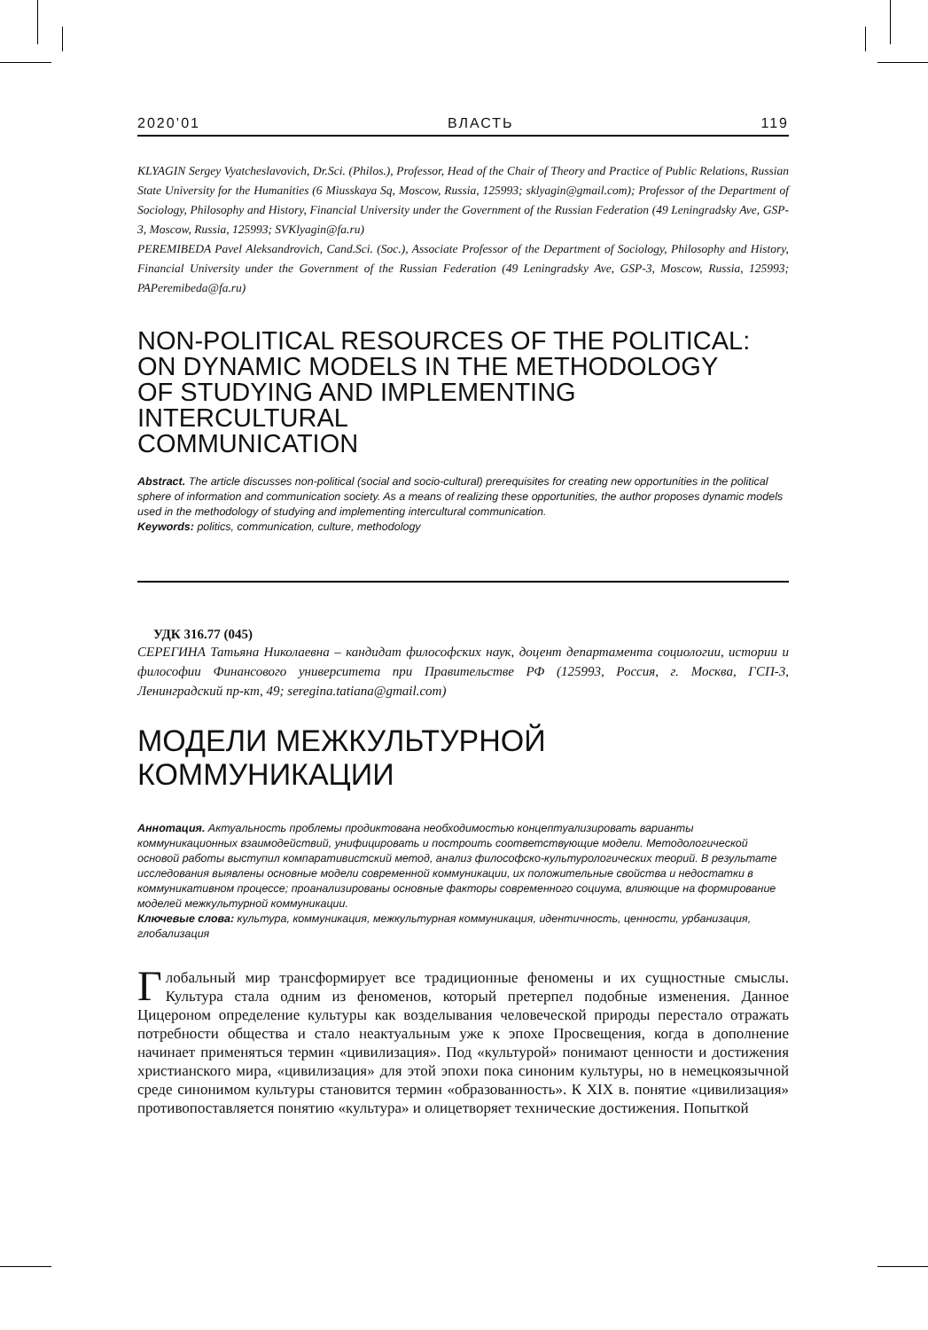2020’01 ВЛАСТЬ 119
KLYAGIN Sergey Vyatcheslavovich, Dr.Sci. (Philos.), Professor, Head of the Chair of Theory and Practice of Public Relations, Russian State University for the Humanities (6 Miusskaya Sq, Moscow, Russia, 125993; sklyagin@gmail.com); Professor of the Department of Sociology, Philosophy and History, Financial University under the Government of the Russian Federation (49 Leningradsky Ave, GSP-3, Moscow, Russia, 125993; SVKlyagin@fa.ru)
PEREMIBEDA Pavel Aleksandrovich, Cand.Sci. (Soc.), Associate Professor of the Department of Sociology, Philosophy and History, Financial University under the Government of the Russian Federation (49 Leningradsky Ave, GSP-3, Moscow, Russia, 125993; PAPeremibeda@fa.ru)
NON-POLITICAL RESOURCES OF THE POLITICAL:
ON DYNAMIC MODELS IN THE METHODOLOGY
OF STUDYING AND IMPLEMENTING INTERCULTURAL
COMMUNICATION
Abstract. The article discusses non-political (social and socio-cultural) prerequisites for creating new opportunities in the political sphere of information and communication society. As a means of realizing these opportunities, the author proposes dynamic models used in the methodology of studying and implementing intercultural communication.
Keywords: politics, communication, culture, methodology
УДК 316.77 (045)
СЕРЕГИНА Татьяна Николаевна – кандидат философских наук, доцент департамента социологии, истории и философии Финансового университета при Правительстве РФ (125993, Россия, г. Москва, ГСП-3, Ленинградский пр-кт, 49; seregina.tatiana@gmail.com)
МОДЕЛИ МЕЖКУЛЬТУРНОЙ
КОММУНИКАЦИИ
Аннотация. Актуальность проблемы продиктована необходимостью концептуализировать варианты коммуникационных взаимодействий, унифицировать и построить соответствующие модели. Методологической основой работы выступил компаративистский метод, анализ философско-культурологических теорий. В результате исследования выявлены основные модели современной коммуникации, их положительные свойства и недостатки в коммуникативном процессе; проанализированы основные факторы современного социума, влияющие на формирование моделей межкультурной коммуникации.
Ключевые слова: культура, коммуникация, межкультурная коммуникация, идентичность, ценности, урбанизация, глобализация
Глобальный мир трансформирует все традиционные феномены и их сущностные смыслы. Культура стала одним из феноменов, который претерпел подобные изменения. Данное Цицероном определение культуры как возделывания человеческой природы перестало отражать потребности общества и стало неактуальным уже к эпохе Просвещения, когда в дополнение начинает применяться термин «цивилизация». Под «культурой» понимают ценности и достижения христианского мира, «цивилизация» для этой эпохи пока синоним культуры, но в немецкоязычной среде синонимом культуры становится термин «образованность». К XIX в. понятие «цивилизация» противопоставляется понятию «культура» и олицетворяет технические достижения. Попыткой